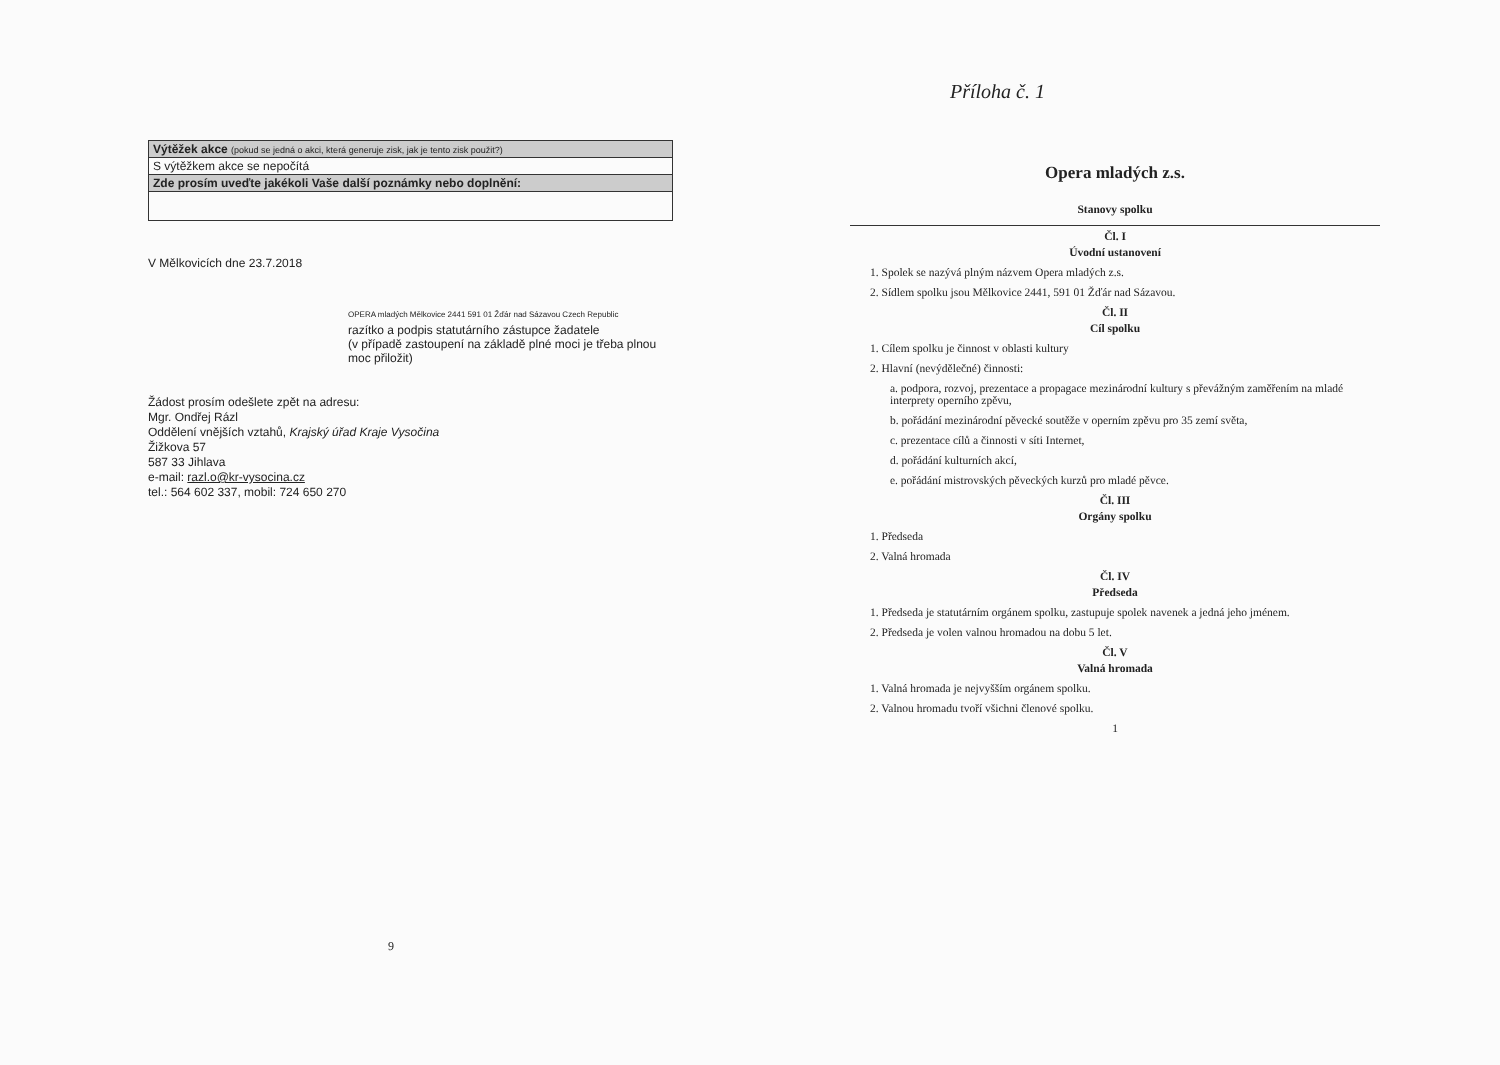| Výtěžek akce (pokud se jedná o akci, která generuje zisk, jak je tento zisk použit?) |
| S výtěžkem akce se nepočítá |
| Zde prosím uveďte jakékoli Vaše další poznámky nebo doplnění: |
V Mělkovicích dne 23.7.2018
OPERA mladých Mělkovice 2441 591 01 Žďár nad Sázavou Czech Republic
razítko a podpis statutárního zástupce žadatele
(v případě zastoupení na základě plné moci je třeba plnou moc přiložit)
Žádost prosím odešlete zpět na adresu:
Mgr. Ondřej Rázl
Oddělení vnějších vztahů, Krajský úřad Kraje Vysočina
Žižkova 57
587 33 Jihlava
e-mail: razl.o@kr-vysocina.cz
tel.: 564 602 337, mobil: 724 650 270
9
Příloha č. 1
Opera mladých z.s.
Stanovy spolku
Čl. I
Úvodní ustanovení
1. Spolek se nazývá plným názvem Opera mladých z.s.
2. Sídlem spolku jsou Mělkovice 2441, 591 01 Žďár nad Sázavou.
Čl. II
Cíl spolku
1. Cílem spolku je činnost v oblasti kultury
2. Hlavní (nevýdělečné) činnosti:
a. podpora, rozvoj, prezentace a propagace mezinárodní kultury s převážným zaměřením na mladé interprety operního zpěvu,
b. pořádání mezinárodní pěvecké soutěže v operním zpěvu pro 35 zemí světa,
c. prezentace cílů a činnosti v síti Internet,
d. pořádání kulturních akcí,
e. pořádání mistrovských pěveckých kurzů pro mladé pěvce.
Čl. III
Orgány spolku
1. Předseda
2. Valná hromada
Čl. IV
Předseda
1. Předseda je statutárním orgánem spolku, zastupuje spolek navenek a jedná jeho jménem.
2. Předseda je volen valnou hromadou na dobu 5 let.
Čl. V
Valná hromada
1. Valná hromada je nejvyšším orgánem spolku.
2. Valnou hromadu tvoří všichni členové spolku.
1